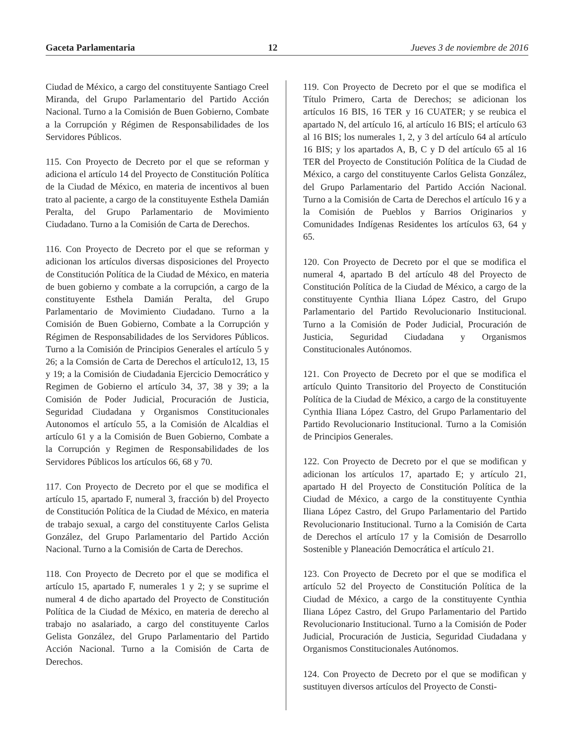Gaceta Parlamentaria 12 Jueves 3 de noviembre de 2016
Ciudad de México, a cargo del constituyente Santiago Creel Miranda, del Grupo Parlamentario del Partido Acción Nacional. Turno a la Comisión de Buen Gobierno, Combate a la Corrupción y Régimen de Responsabilidades de los Servidores Públicos.
115. Con Proyecto de Decreto por el que se reforman y adiciona el artículo 14 del Proyecto de Constitución Política de la Ciudad de México, en materia de incentivos al buen trato al paciente, a cargo de la constituyente Esthela Damián Peralta, del Grupo Parlamentario de Movimiento Ciudadano. Turno a la Comisión de Carta de Derechos.
116. Con Proyecto de Decreto por el que se reforman y adicionan los artículos diversas disposiciones del Proyecto de Constitución Política de la Ciudad de México, en materia de buen gobierno y combate a la corrupción, a cargo de la constituyente Esthela Damián Peralta, del Grupo Parlamentario de Movimiento Ciudadano. Turno a la Comisión de Buen Gobierno, Combate a la Corrupción y Régimen de Responsabilidades de los Servidores Públicos. Turno a la Comisión de Principios Generales el artículo 5 y 26; a la Comsión de Carta de Derechos el artículo12, 13, 15 y 19; a la Comisión de Ciudadania Ejercicio Democrático y Regimen de Gobierno el artículo 34, 37, 38 y 39; a la Comisión de Poder Judicial, Procuración de Justicia, Seguridad Ciudadana y Organismos Constitucionales Autonomos el artículo 55, a la Comisión de Alcaldias el artículo 61 y a la Comisión de Buen Gobierno, Combate a la Corrupción y Regimen de Responsabilidades de los Servidores Públicos los artículos 66, 68 y 70.
117. Con Proyecto de Decreto por el que se modifica el artículo 15, apartado F, numeral 3, fracción b) del Proyecto de Constitución Política de la Ciudad de México, en materia de trabajo sexual, a cargo del constituyente Carlos Gelista González, del Grupo Parlamentario del Partido Acción Nacional. Turno a la Comisión de Carta de Derechos.
118. Con Proyecto de Decreto por el que se modifica el artículo 15, apartado F, numerales 1 y 2; y se suprime el numeral 4 de dicho apartado del Proyecto de Constitución Política de la Ciudad de México, en materia de derecho al trabajo no asalariado, a cargo del constituyente Carlos Gelista González, del Grupo Parlamentario del Partido Acción Nacional. Turno a la Comisión de Carta de Derechos.
119. Con Proyecto de Decreto por el que se modifica el Título Primero, Carta de Derechos; se adicionan los artículos 16 BIS, 16 TER y 16 CUATER; y se reubica el apartado N, del artículo 16, al artículo 16 BIS; el artículo 63 al 16 BIS; los numerales 1, 2, y 3 del artículo 64 al artículo 16 BIS; y los apartados A, B, C y D del artículo 65 al 16 TER del Proyecto de Constitución Política de la Ciudad de México, a cargo del constituyente Carlos Gelista González, del Grupo Parlamentario del Partido Acción Nacional. Turno a la Comisión de Carta de Derechos el artículo 16 y a la Comisión de Pueblos y Barrios Originarios y Comunidades Indígenas Residentes los artículos 63, 64 y 65.
120. Con Proyecto de Decreto por el que se modifica el numeral 4, apartado B del artículo 48 del Proyecto de Constitución Política de la Ciudad de México, a cargo de la constituyente Cynthia Iliana López Castro, del Grupo Parlamentario del Partido Revolucionario Institucional. Turno a la Comisión de Poder Judicial, Procuración de Justicia, Seguridad Ciudadana y Organismos Constitucionales Autónomos.
121. Con Proyecto de Decreto por el que se modifica el artículo Quinto Transitorio del Proyecto de Constitución Política de la Ciudad de México, a cargo de la constituyente Cynthia Iliana López Castro, del Grupo Parlamentario del Partido Revolucionario Institucional. Turno a la Comisión de Principios Generales.
122. Con Proyecto de Decreto por el que se modifican y adicionan los artículos 17, apartado E; y artículo 21, apartado H del Proyecto de Constitución Política de la Ciudad de México, a cargo de la constituyente Cynthia Iliana López Castro, del Grupo Parlamentario del Partido Revolucionario Institucional. Turno a la Comisión de Carta de Derechos el artículo 17 y la Comisión de Desarrollo Sostenible y Planeación Democrática el artículo 21.
123. Con Proyecto de Decreto por el que se modifica el artículo 52 del Proyecto de Constitución Política de la Ciudad de México, a cargo de la constituyente Cynthia Iliana López Castro, del Grupo Parlamentario del Partido Revolucionario Institucional. Turno a la Comisión de Poder Judicial, Procuración de Justicia, Seguridad Ciudadana y Organismos Constitucionales Autónomos.
124. Con Proyecto de Decreto por el que se modifican y sustituyen diversos artículos del Proyecto de Consti-